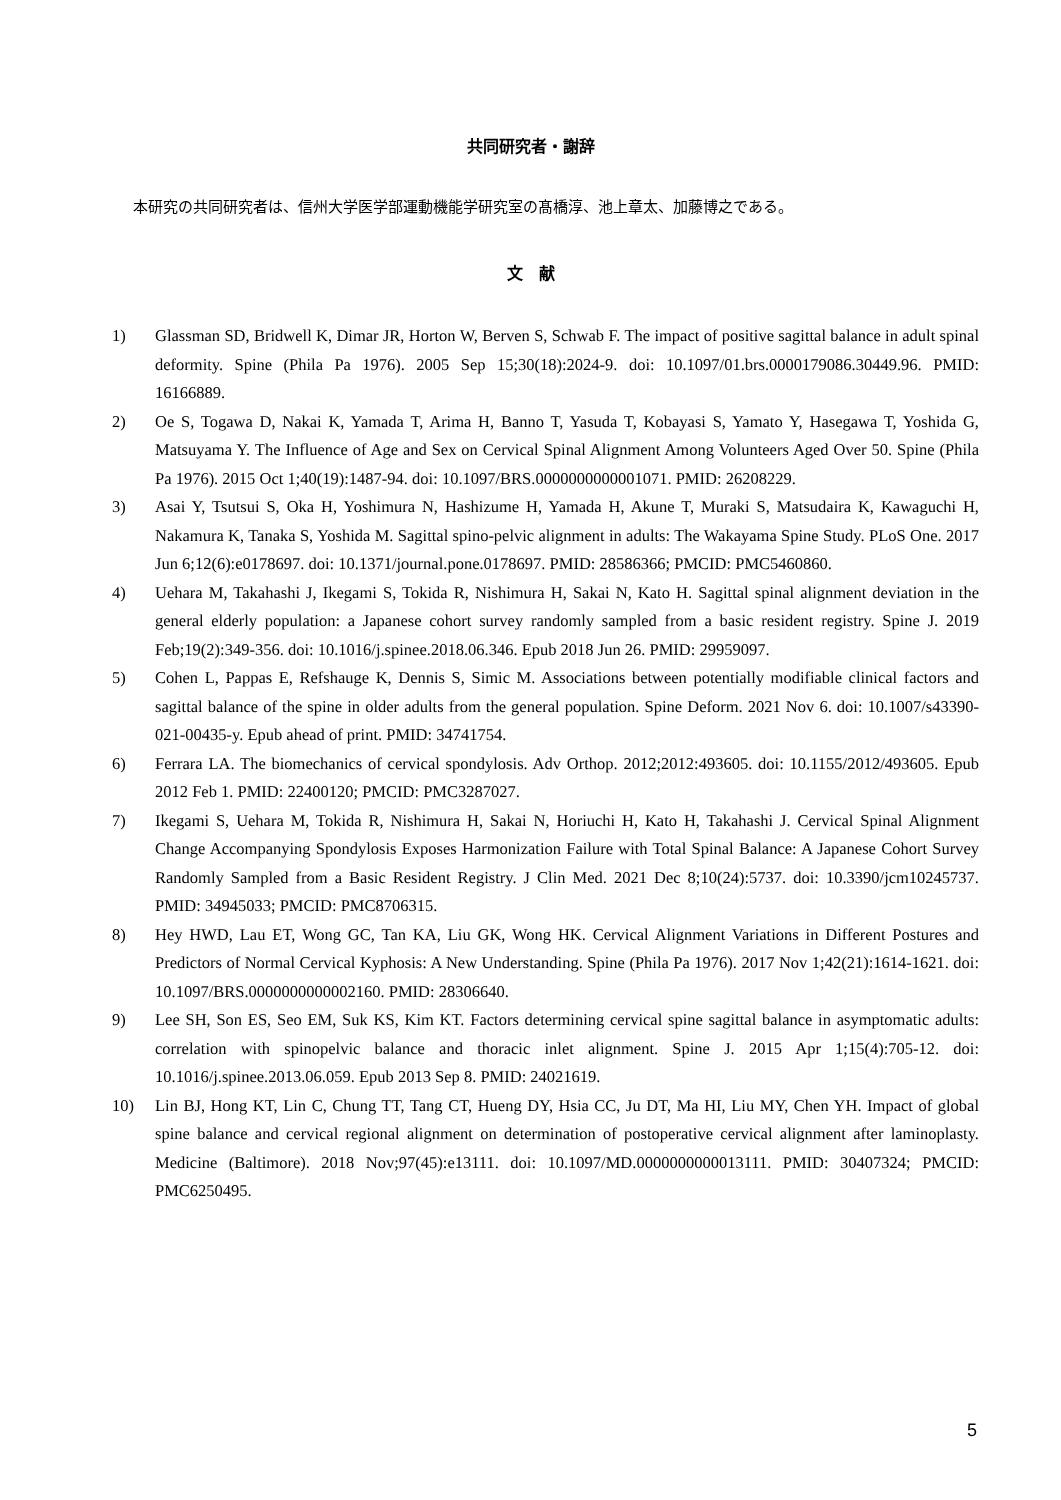共同研究者・謝辞
本研究の共同研究者は、信州大学医学部運動機能学研究室の髙橋淳、池上章太、加藤博之である。
文　献
1) Glassman SD, Bridwell K, Dimar JR, Horton W, Berven S, Schwab F. The impact of positive sagittal balance in adult spinal deformity. Spine (Phila Pa 1976). 2005 Sep 15;30(18):2024-9. doi: 10.1097/01.brs.0000179086.30449.96. PMID: 16166889.
2) Oe S, Togawa D, Nakai K, Yamada T, Arima H, Banno T, Yasuda T, Kobayasi S, Yamato Y, Hasegawa T, Yoshida G, Matsuyama Y. The Influence of Age and Sex on Cervical Spinal Alignment Among Volunteers Aged Over 50. Spine (Phila Pa 1976). 2015 Oct 1;40(19):1487-94. doi: 10.1097/BRS.0000000000001071. PMID: 26208229.
3) Asai Y, Tsutsui S, Oka H, Yoshimura N, Hashizume H, Yamada H, Akune T, Muraki S, Matsudaira K, Kawaguchi H, Nakamura K, Tanaka S, Yoshida M. Sagittal spino-pelvic alignment in adults: The Wakayama Spine Study. PLoS One. 2017 Jun 6;12(6):e0178697. doi: 10.1371/journal.pone.0178697. PMID: 28586366; PMCID: PMC5460860.
4) Uehara M, Takahashi J, Ikegami S, Tokida R, Nishimura H, Sakai N, Kato H. Sagittal spinal alignment deviation in the general elderly population: a Japanese cohort survey randomly sampled from a basic resident registry. Spine J. 2019 Feb;19(2):349-356. doi: 10.1016/j.spinee.2018.06.346. Epub 2018 Jun 26. PMID: 29959097.
5) Cohen L, Pappas E, Refshauge K, Dennis S, Simic M. Associations between potentially modifiable clinical factors and sagittal balance of the spine in older adults from the general population. Spine Deform. 2021 Nov 6. doi: 10.1007/s43390-021-00435-y. Epub ahead of print. PMID: 34741754.
6) Ferrara LA. The biomechanics of cervical spondylosis. Adv Orthop. 2012;2012:493605. doi: 10.1155/2012/493605. Epub 2012 Feb 1. PMID: 22400120; PMCID: PMC3287027.
7) Ikegami S, Uehara M, Tokida R, Nishimura H, Sakai N, Horiuchi H, Kato H, Takahashi J. Cervical Spinal Alignment Change Accompanying Spondylosis Exposes Harmonization Failure with Total Spinal Balance: A Japanese Cohort Survey Randomly Sampled from a Basic Resident Registry. J Clin Med. 2021 Dec 8;10(24):5737. doi: 10.3390/jcm10245737. PMID: 34945033; PMCID: PMC8706315.
8) Hey HWD, Lau ET, Wong GC, Tan KA, Liu GK, Wong HK. Cervical Alignment Variations in Different Postures and Predictors of Normal Cervical Kyphosis: A New Understanding. Spine (Phila Pa 1976). 2017 Nov 1;42(21):1614-1621. doi: 10.1097/BRS.0000000000002160. PMID: 28306640.
9) Lee SH, Son ES, Seo EM, Suk KS, Kim KT. Factors determining cervical spine sagittal balance in asymptomatic adults: correlation with spinopelvic balance and thoracic inlet alignment. Spine J. 2015 Apr 1;15(4):705-12. doi: 10.1016/j.spinee.2013.06.059. Epub 2013 Sep 8. PMID: 24021619.
10) Lin BJ, Hong KT, Lin C, Chung TT, Tang CT, Hueng DY, Hsia CC, Ju DT, Ma HI, Liu MY, Chen YH. Impact of global spine balance and cervical regional alignment on determination of postoperative cervical alignment after laminoplasty. Medicine (Baltimore). 2018 Nov;97(45):e13111. doi: 10.1097/MD.0000000000013111. PMID: 30407324; PMCID: PMC6250495.
5